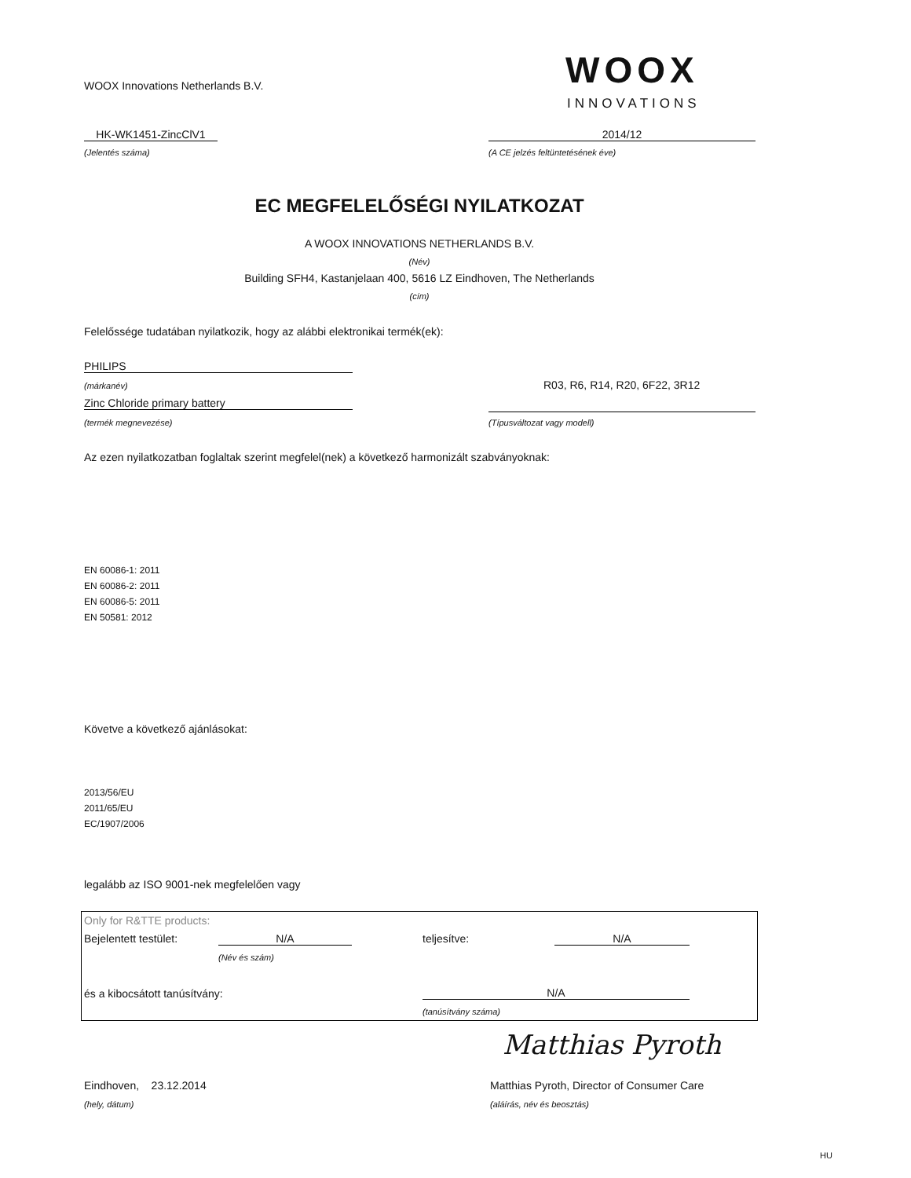WOOX Innovations Netherlands B.V.
WOOX
INNOVATIONS
HK-WK1451-ZincClV1 2014/12
(Jelentés száma)
(A CE jelzés feltüntetésének éve)
EC MEGFELELŐSÉGI NYILATKOZAT
A WOOX INNOVATIONS NETHERLANDS B.V.
(Név)
Building SFH4, Kastanjelaan 400, 5616 LZ Eindhoven, The Netherlands
(cím)
Felelőssége tudatában nyilatkozik, hogy az alábbi elektronikai termék(ek):
PHILIPS
(márkanév) R03, R6, R14, R20, 6F22, 3R12
Zinc Chloride primary battery
(termék megnevezése) (Típusváltozat vagy modell)
Az ezen nyilatkozatban foglaltak szerint megfelel(nek) a következő harmonizált szabványoknak:
EN 60086-1: 2011
EN 60086-2: 2011
EN 60086-5: 2011
EN 50581: 2012
Követve a következő ajánlásokat:
2013/56/EU
2011/65/EU
EC/1907/2006
legalább az ISO 9001-nek megfelelően vagy
Only for R&TTE products:
Bejelentett testület: N/A teljesítve: N/A
(Név és szám)
és a kibocsátott tanúsítvány: N/A
(tanúsítvány száma)
Matthias Pyroth
Eindhoven, 23.12.2014
Matthias Pyroth, Director of Consumer Care
(hely, dátum) (aláírás, név és beosztás)
HU